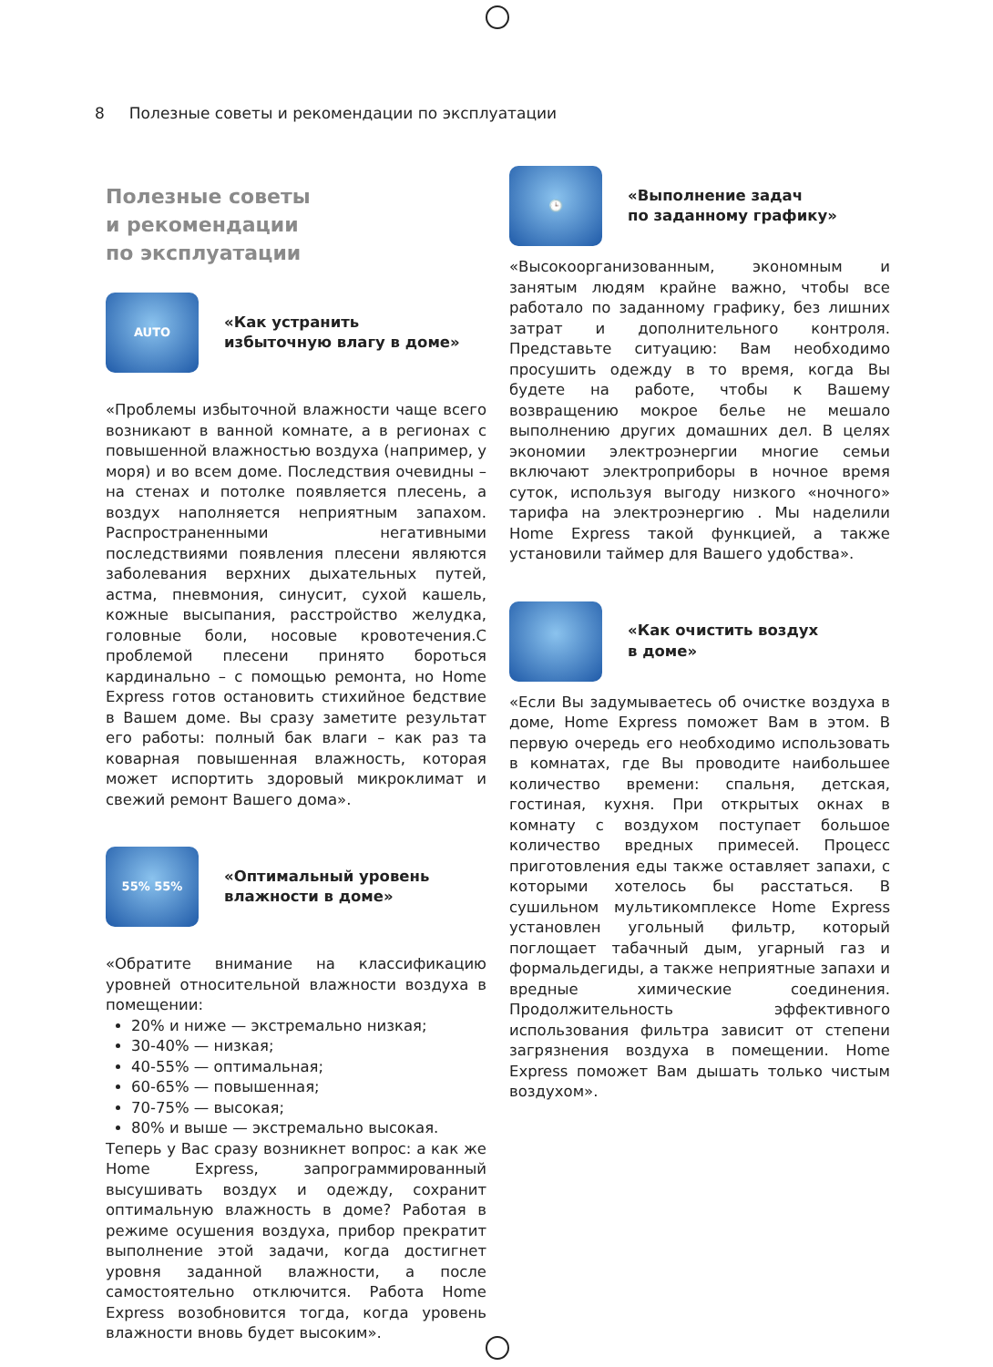8 Полезные советы и рекомендации по эксплуатации
Полезные советы
и рекомендации
по эксплуатации
AUTO
«Как устранить
избыточную влагу в доме»
«Проблемы избыточной влажности чаще всего возникают в ванной комнате, а в регионах с повышенной влажностью воздуха (например, у моря) и во всем доме. Последствия очевидны – на стенах и потолке появляется плесень, а воздух наполняется неприятным запахом. Распространенными негативными последствиями появления плесени являются заболевания верхних дыхательных путей, астма, пневмония, синусит, сухой кашель, кожные высыпания, расстройство желудка, головные боли, носовые кровотечения.С проблемой плесени принято бороться кардинально – с помощью ремонта, но Home Express готов остановить стихийное бедствие в Вашем доме. Вы сразу заметите результат его работы: полный бак влаги – как раз та коварная повышенная влажность, которая может испортить здоровый микроклимат и свежий ремонт Вашего дома».
55% 55%
«Оптимальный уровень
влажности в доме»
«Обратите внимание на классификацию уровней относительной влажности воздуха в помещении:
20% и ниже — экстремально низкая;
30-40% — низкая;
40-55% — оптимальная;
60-65% — повышенная;
70-75% — высокая;
80% и выше — экстремально высокая.
Теперь у Вас сразу возникнет вопрос: а как же Home Express, запрограммированный высушивать воздух и одежду, сохранит оптимальную влажность в доме? Работая в режиме осушения воздуха, прибор прекратит выполнение этой задачи, когда достигнет уровня заданной влажности, а после самостоятельно отключится. Работа Home Express возобновится тогда, когда уровень влажности вновь будет высоким».
🕒
«Выполнение задач
по заданному графику»
«Высокоорганизованным, экономным и занятым людям крайне важно, чтобы все работало по заданному графику, без лишних затрат и дополнительного контроля. Представьте ситуацию: Вам необходимо просушить одежду в то время, когда Вы будете на работе, чтобы к Вашему возвращению мокрое белье не мешало выполнению других домашних дел. В целях экономии электроэнергии многие семьи включают электроприборы в ночное время суток, используя выгоду низкого «ночного» тарифа на электроэнергию . Мы наделили Home Express такой функцией, а также установили таймер для Вашего удобства».
«Как очистить воздух
в доме»
«Если Вы задумываетесь об очистке воздуха в доме, Home Express поможет Вам в этом. В первую очередь его необходимо использовать в комнатах, где Вы проводите наибольшее количество времени: спальня, детская, гостиная, кухня. При открытых окнах в комнату с воздухом поступает большое количество вредных примесей. Процесс приготовления еды также оставляет запахи, с которыми хотелось бы расстаться. В сушильном мультикомплексе Home Express установлен угольный фильтр, который поглощает табачный дым, угарный газ и формальдегиды, а также неприятные запахи и вредные химические соединения. Продолжительность эффективного использования фильтра зависит от степени загрязнения воздуха в помещении. Home Express поможет Вам дышать только чистым воздухом».